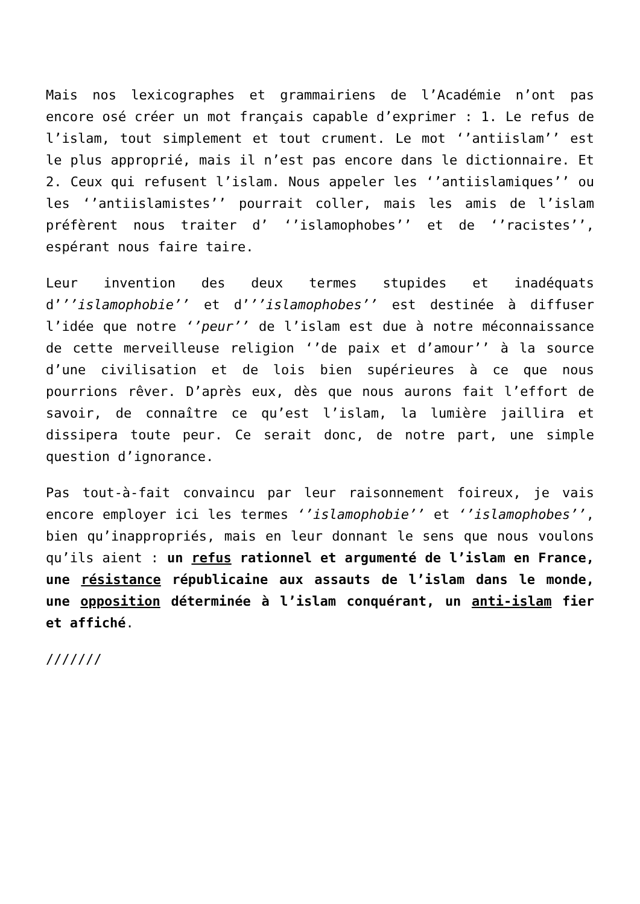Mais nos lexicographes et grammairiens de l’Académie n’ont pas encore osé créer un mot français capable d’exprimer : 1. Le refus de l’islam, tout simplement et tout crument. Le mot ‘’antiislam’’ est le plus approprié, mais il n’est pas encore dans le dictionnaire. Et 2. Ceux qui refusent l’islam. Nous appeler les ‘’antiislamiques’’ ou les ‘’antiislamistes’’ pourrait coller, mais les amis de l’islam préfèrent nous traiter d’ ‘’islamophobes’’ et de ‘’racistes’’, espérant nous faire taire.
Leur invention des deux termes stupides et inadéquats d’’’islamophobie’’ et d’’’islamophobes’’ est destinée à diffuser l’idée que notre ‘’peur’’ de l’islam est due à notre méconnaissance de cette merveilleuse religion ‘’de paix et d’amour’’ à la source d’une civilisation et de lois bien supérieures à ce que nous pourrions rêver. D’après eux, dès que nous aurons fait l’effort de savoir, de connaître ce qu’est l’islam, la lumière jaillira et dissipera toute peur. Ce serait donc, de notre part, une simple question d’ignorance.
Pas tout-à-fait convaincu par leur raisonnement foireux, je vais encore employer ici les termes ‘’islamophobie’’ et ‘’islamophobes’’, bien qu’inappropriés, mais en leur donnant le sens que nous voulons qu’ils aient : un refus rationnel et argumenté de l’islam en France, une résistance républicaine aux assauts de l’islam dans le monde, une opposition déterminée à l’islam conquérant, un anti-islam fier et affiché.
///////